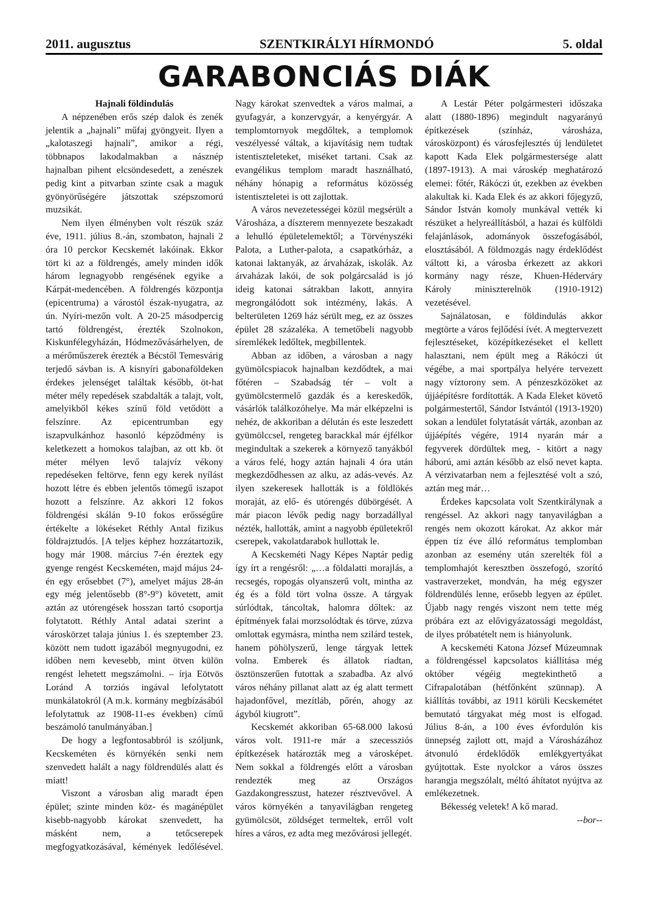2011. augusztus SZENTKIRÁLYI HÍRMONDÓ 5. oldal
GARABONCIÁS DIÁK
Hajnali földindulás
A népzenében erős szép dalok és zenék jelentik a „hajnali” műfaj gyöngyeit. Ilyen a „kalotaszegi hajnali”, amikor a régi, többnapos lakodalmakban a násznép hajnalban pihent elcsöndesedett, a zenészek pedig kint a pitvarban szinte csak a maguk gyönyörűségére játszottak szépszomorú muzsikát.
Nem ilyen élményben volt részük száz éve, 1911. július 8.-án, szombaton, hajnali 2 óra 10 perckor Kecskemét lakóinak. Ekkor tört ki az a földrengés, amely minden idők három legnagyobb rengésének egyike a Kárpát-medencében. A földrengés központja (epicentruma) a várostól észak-nyugatra, az ún. Nyíri-mezőn volt. A 20-25 másodpercig tartó földrengést, érezték Szolnokon, Kiskunfélegyházán, Hódmezővásárhelyen, de a mérőműszerek érezték a Bécstől Temesvárig terjedő sávban is. A kisnyíri gabonaföldeken érdekes jelenséget találtak később, öt-hat méter mély repedések szabdalták a talajt, volt, amelyikből kékes színű föld vetődött a felszínre. Az epicentrumban egy iszapvulkánhoz hasonló képződmény is keletkezett a homokos talajban, az ott kb. öt méter mélyen levő talajvíz vékony repedéseken feltörve, fenn egy kerek nyílást hozott létre és ebben jelentős tömegű iszapot hozott a felszínre. Az akkori 12 fokos földrengési skálán 9-10 fokos erősségűre értékelte a lökéseket Réthly Antal fizikus földrajztudós. [A teljes képhez hozzátartozik, hogy már 1908. március 7-én éreztek egy gyenge rengést Kecskeméten, majd május 24-én egy erősebbet (7°), amelyet május 28-án egy még jelentősebb (8°-9°) követett, amit aztán az utórengések hosszan tartó csoportja folytatott. Réthly Antal adatai szerint a városkörzet talaja június 1. és szeptember 23. között nem tudott igazából megnyugodni, ez időben nem kevesebb, mint ötven külön rengést lehetett megszámolni. – írja Eötvös Loránd A torziós ingával lefolytatott munkálatokról (A m.k. kormány megbízásából lefolytattuk az 1908-11-es években) című beszámoló tanulmányában.]
De hogy a legfontosabbról is szóljunk, Kecskeméten és környékén senki nem szenvedett halált a nagy földrendülés alatt és miatt!
Viszont a városban alig maradt épen épület; szinte minden köz- és magánépület kisebb-nagyobb károkat szenvedett, ha másként nem, a tetőcserepek megfogyatkozásával, kémények ledőlésével. Nagy károkat szenvedtek a város malmai, a gyufagyár, a konzervgyár, a kenyérgyár. A templomtornyok megdőltek, a templomok veszélyessé váltak, a kijavításig nem tudtak istentiszteleteket, miséket tartani. Csak az evangélikus templom maradt használható, néhány hónapig a református közösség istentiszteletei is ott zajlottak.
A város nevezetességei közül megsérült a Városháza, a díszterem mennyezete beszakadt a lehulló épületelemektől; a Törvényszéki Palota, a Luther-palota, a csapatkórház, a katonai laktanyák, az árvaházak, iskolák. Az árvaházak lakói, de sok polgárcsalád is jó ideig katonai sátrakban lakott, annyira megrongálódott sok intézmény, lakás. A belterületen 1269 ház sérült meg, ez az összes épület 28 százaléka. A temetőbeli nagyobb síremlékek ledőltek, megbillentek.
Abban az időben, a városban a nagy gyümölcspiacok hajnalban kezdődtek, a mai főtéren – Szabadság tér – volt a gyümölcstermelő gazdák és a kereskedők, vásárlók találkozóhelye. Ma már elképzelni is nehéz, de akkoriban a délután és este leszedett gyümölccsel, rengeteg barackkal már éjfélkor megindultak a szekerek a környező tanyákból a város felé, hogy aztán hajnali 4 óra után megkezdődhessen az alku, az adás-vevés. Az ilyen szekeresek hallották is a földlökés moraját, az elő- és utórengés dübörgését. A már piacon lévők pedig nagy borzadállyal nézték, hallották, amint a nagyobb épületekről cserepek, vakolatdarabok hullottak le.
A Kecskeméti Nagy Képes Naptár pedig így írt a rengésről: „…a földalatti morajlás, a recsegés, ropogás olyanszerű volt, mintha az ég és a föld tört volna össze. A tárgyak súrlódtak, táncoltak, halomra dőltek: az építmények falai morzsolódtak és törve, zúzva omlottak egymásra, mintha nem szilárd testek, hanem pöhölyszerű, lenge tárgyak lettek volna. Emberek és állatok riadtan, ösztönszerűen futottak a szabadba. Az alvó város néhány pillanat alatt az ég alatt termett hajadonfővel, mezítláb, pőrén, ahogy az ágyból kiugrott”.
Kecskemét akkoriban 65-68.000 lakosú város volt. 1911-re már a szecessziós építkezések határozták meg a városképet. Nem sokkal a földrengés előtt a városban rendezték meg az Országos Gazdakongresszust, hatezer résztvevővel. A város környékén a tanyavilágban rengeteg gyümölcsöt, zöldséget termeltek, erről volt híres a város, ez adta meg mezővárosi jellegét.
A Lestár Péter polgármesteri időszaka alatt (1880-1896) megindult nagyarányú építkezések (színház, városháza, városközpont) és városfejlesztés új lendületet kapott Kada Elek polgármestersége alatt (1897-1913). A mai városkép meghatározó elemei: főtér, Rákóczi út, ezekben az években alakultak ki. Kada Elek és az akkori főjegyző, Sándor István komoly munkával vették ki részüket a helyreállításból, a hazai és külföldi felajánlások, adományok összefogásából, elosztásából. A földmozgás nagy érdeklődést váltott ki, a városba érkezett az akkori kormány nagy része, Khuen-Héderváry Károly miniszterelnök (1910-1912) vezetésével.
Sajnálatosan, e földindulás akkor megtörte a város fejlődési ívét. A megtervezett fejlesztéseket, középítkezéseket el kellett halasztani, nem épült meg a Rákóczi út végébe, a mai sportpálya helyére tervezett nagy víztorony sem. A pénzeszközöket az újjáépítésre fordították. A Kada Eleket követő polgármestertől, Sándor Istvántól (1913-1920) sokan a lendület folytatását várták, azonban az újjáépítés végére, 1914 nyarán már a fegyverek dördültek meg, - kitört a nagy háború, ami aztán később az első nevet kapta. A vérzivatarban nem a fejlesztésé volt a szó, aztán meg már…
Érdekes kapcsolata volt Szentkirálynak a rengéssel. Az akkori nagy tanyavilágban a rengés nem okozott károkat. Az akkor már éppen tíz éve álló református templomban azonban az esemény után szerelték föl a templomhajót keresztben összefogó, szorító vastraverzeket, mondván, ha még egyszer földrendülés lenne, erősebb legyen az épület. Újabb nagy rengés viszont nem tette még próbára ezt az elővigyázatossági megoldást, de ilyes próbatételt nem is hiányolunk.
A kecskeméti Katona József Múzeumnak a földrengéssel kapcsolatos kiállítása még október végéig megtekinthető a Cifrapalotában (hétfőnként szünnap). A kiállítás további, az 1911 körüli Kecskemétet bemutató tárgyakat még most is elfogad. Július 8-án, a 100 éves évfordulón kis ünnepség zajlott ott, majd a Városházához átvonuló érdeklődők emlékgyertyákat gyújtottak. Este nyolckor a város összes harangja megszólalt, méltó áhítatot nyújtva az emlékezetnek.
Békesség veletek! A kő marad.
--bor--